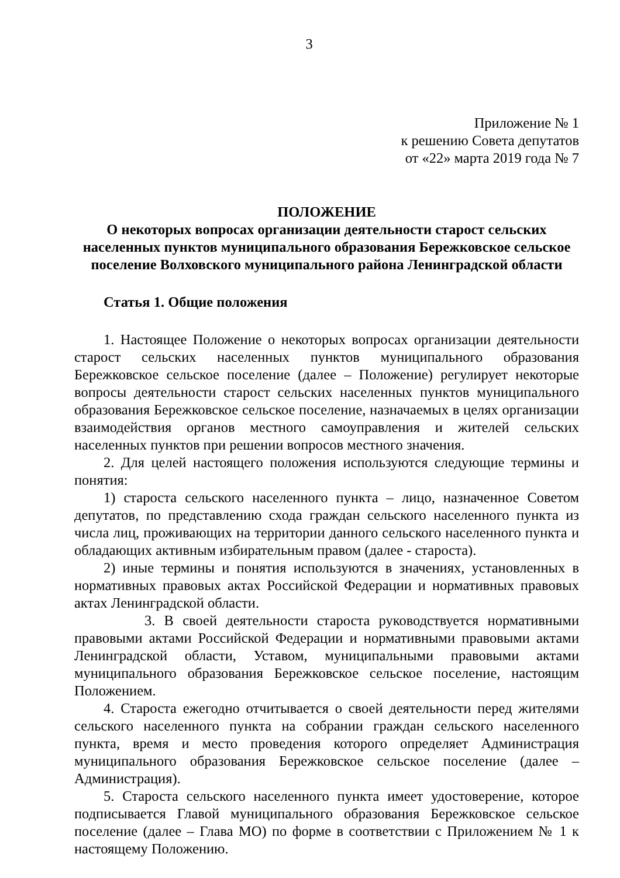3
Приложение № 1
к решению Совета депутатов
от «22» марта 2019 года № 7
ПОЛОЖЕНИЕ
О некоторых вопросах организации деятельности старост сельских населенных пунктов муниципального образования Бережковское сельское поселение Волховского муниципального района Ленинградской области
Статья 1. Общие положения
1. Настоящее Положение о некоторых вопросах организации деятельности старост сельских населенных пунктов муниципального образования Бережковское сельское поселение (далее – Положение) регулирует некоторые вопросы деятельности старост сельских населенных пунктов муниципального образования Бережковское сельское поселение, назначаемых в целях организации взаимодействия органов местного самоуправления и жителей сельских населенных пунктов при решении вопросов местного значения.
2. Для целей настоящего положения используются следующие термины и понятия:
1) староста сельского населенного пункта – лицо, назначенное Советом депутатов, по представлению схода граждан сельского населенного пункта из числа лиц, проживающих на территории данного сельского населенного пункта и обладающих активным избирательным правом (далее - староста).
2) иные термины и понятия используются в значениях, установленных в нормативных правовых актах Российской Федерации и нормативных правовых актах Ленинградской области.
3. В своей деятельности староста руководствуется нормативными правовыми актами Российской Федерации и нормативными правовыми актами Ленинградской области, Уставом, муниципальными правовыми актами муниципального образования Бережковское сельское поселение, настоящим Положением.
4. Староста ежегодно отчитывается о своей деятельности перед жителями сельского населенного пункта на собрании граждан сельского населенного пункта, время и место проведения которого определяет Администрация муниципального образования Бережковское сельское поселение (далее – Администрация).
5. Староста сельского населенного пункта имеет удостоверение, которое подписывается Главой муниципального образования Бережковское сельское поселение (далее – Глава МО) по форме в соответствии с Приложением № 1 к настоящему Положению.